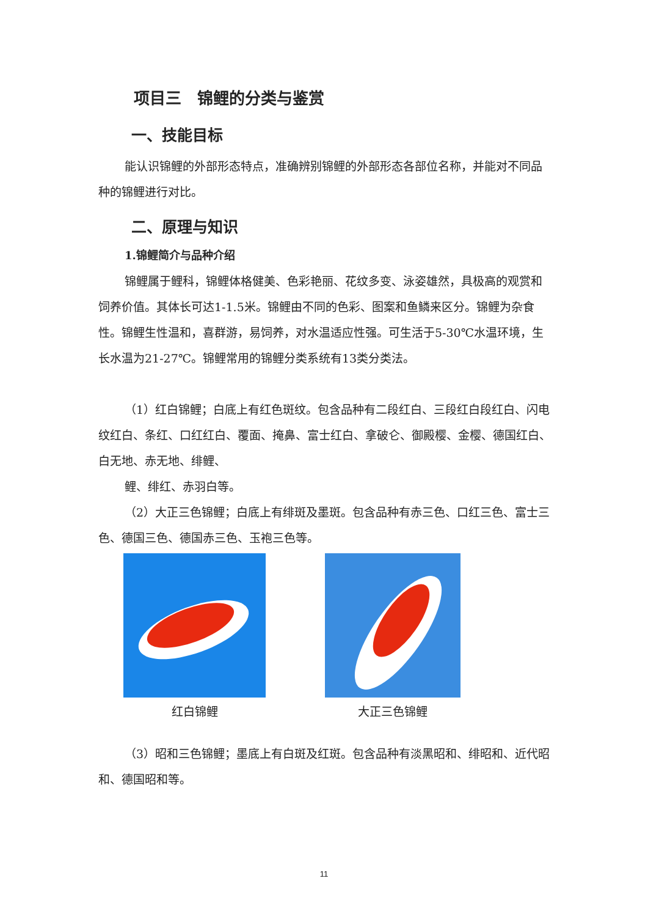项目三　锦鲤的分类与鉴赏
一、技能目标
能认识锦鲤的外部形态特点，准确辨别锦鲤的外部形态各部位名称，并能对不同品种的锦鲤进行对比。
二、原理与知识
1.锦鲤简介与品种介绍
锦鲤属于鲤科，锦鲤体格健美、色彩艳丽、花纹多变、泳姿雄然，具极高的观赏和饲养价值。其体长可达1-1.5米。锦鲤由不同的色彩、图案和鱼鳞来区分。锦鲤为杂食性。锦鲤生性温和，喜群游，易饲养，对水温适应性强。可生活于5-30℃水温环境，生长水温为21-27℃。锦鲤常用的锦鲤分类系统有13类分类法。
（1）红白锦鲤；白底上有红色斑纹。包含品种有二段红白、三段红白段红白、闪电纹红白、条红、口红红白、覆面、掩鼻、富士红白、拿破仑、御殿樱、金樱、德国红白、白无地、赤无地、绯鲤、
鲤、绯红、赤羽白等。
（2）大正三色锦鲤；白底上有绯斑及墨斑。包含品种有赤三色、口红三色、富士三色、德国三色、德国赤三色、玉袍三色等。
红白锦鲤 大正三色锦鲤
（3）昭和三色锦鲤；墨底上有白斑及红斑。包含品种有淡黑昭和、绯昭和、近代昭和、德国昭和等。
11